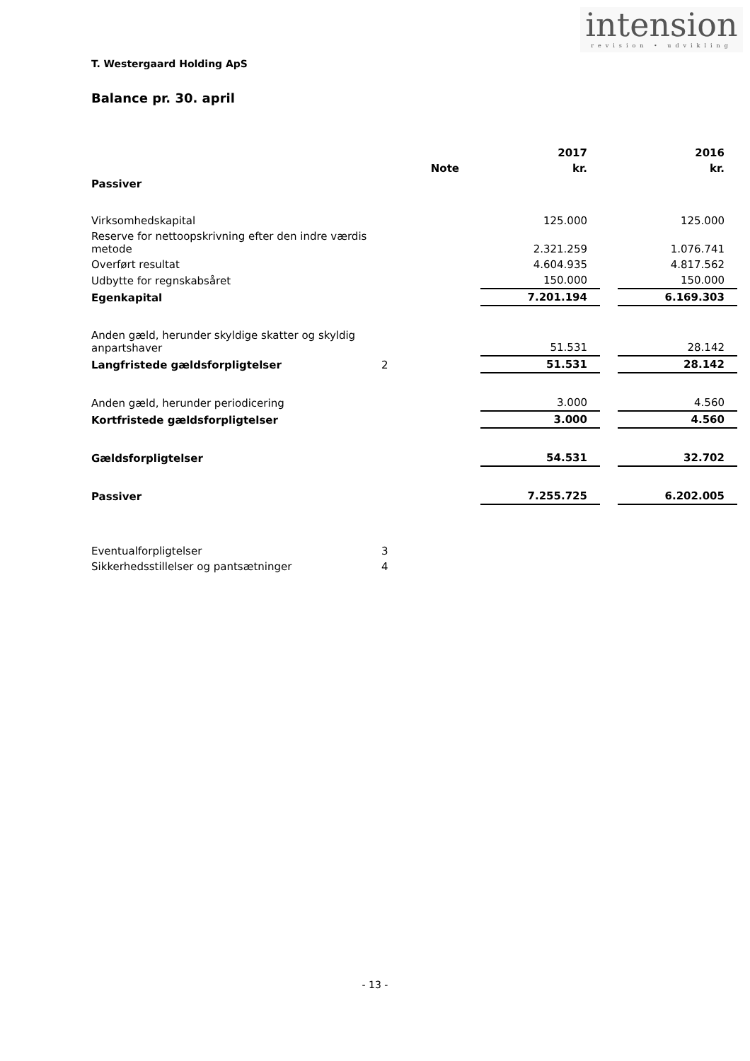intension
revision • udvikling
T. Westergaard Holding ApS
Balance pr. 30. april
| | | 2017 | | 2016 |
| --- | --- | --- | --- | --- |
| | Note | kr. | | kr. |
| Passiver | | | | |
| Virksomhedskapital | | 125.000 | | 125.000 |
| Reserve for nettoopskrivning efter den indre værdis metode | | 2.321.259 | | 1.076.741 |
| Overført resultat | | 4.604.935 | | 4.817.562 |
| Udbytte for regnskabsåret | | 150.000 | | 150.000 |
| Egenkapital | | 7.201.194 | | 6.169.303 |
| Anden gæld, herunder skyldige skatter og skyldig anpartshaver | | 51.531 | | 28.142 |
| Langfristede gældsforpligtelser | 2 | 51.531 | | 28.142 |
| Anden gæld, herunder periodicering | | 3.000 | | 4.560 |
| Kortfristede gældsforpligtelser | | 3.000 | | 4.560 |
| Gældsforpligtelser | | 54.531 | | 32.702 |
| Passiver | | 7.255.725 | | 6.202.005 |
| Eventualforpligtelser | 3 | | | |
| Sikkerhedsstillelser og pantsætninger | 4 | | | |
- 13 -